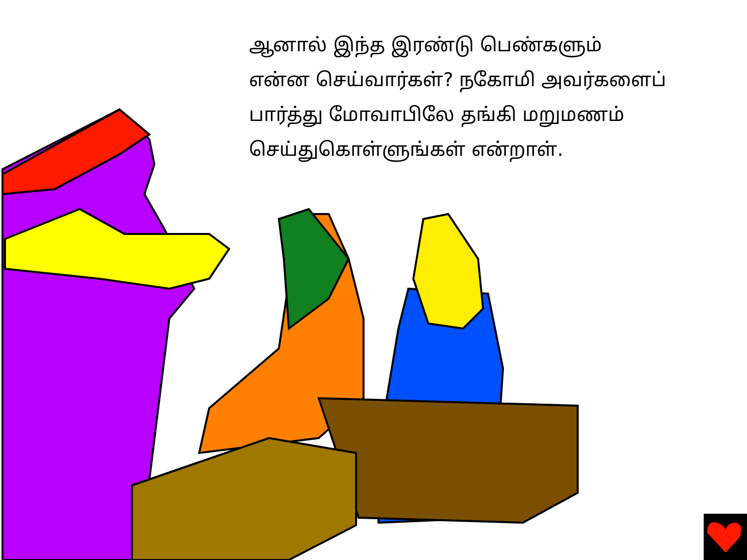ஆனால் இந்த இரண்டு பெண்களும்
என்ன செய்வார்கள்? நகோமி அவர்களைப்
பார்த்து மோவாபிலே தங்கி மறுமணம்
செய்துகொள்ளுங்கள் என்றாள்.